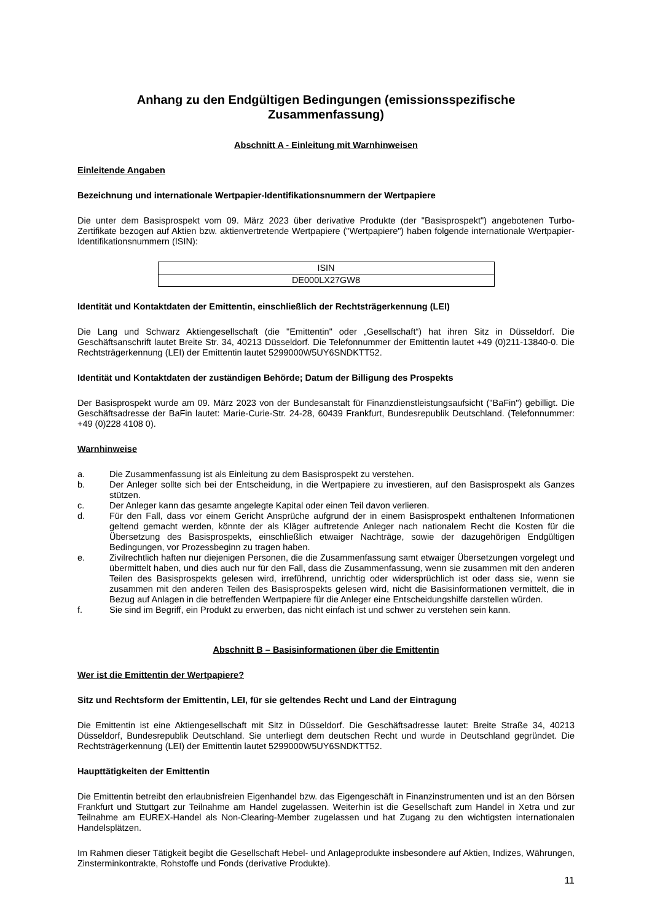Anhang zu den Endgültigen Bedingungen (emissionsspezifische Zusammenfassung)
Abschnitt A - Einleitung mit Warnhinweisen
Einleitende Angaben
Bezeichnung und internationale Wertpapier-Identifikationsnummern der Wertpapiere
Die unter dem Basisprospekt vom 09. März 2023 über derivative Produkte (der "Basisprospekt") angebotenen Turbo-Zertifikate bezogen auf Aktien bzw. aktienvertretende Wertpapiere ("Wertpapiere") haben folgende internationale Wertpapier-Identifikationsnummern (ISIN):
| ISIN |
| --- |
| DE000LX27GW8 |
Identität und Kontaktdaten der Emittentin, einschließlich der Rechtsträgerkennung (LEI)
Die Lang und Schwarz Aktiengesellschaft (die "Emittentin" oder „Gesellschaft“) hat ihren Sitz in Düsseldorf. Die Geschäftsanschrift lautet Breite Str. 34, 40213 Düsseldorf. Die Telefonnummer der Emittentin lautet +49 (0)211-13840-0. Die Rechtsträgerkennung (LEI) der Emittentin lautet 5299000W5UY6SNDKTT52.
Identität und Kontaktdaten der zuständigen Behörde; Datum der Billigung des Prospekts
Der Basisprospekt wurde am 09. März 2023 von der Bundesanstalt für Finanzdienstleistungsaufsicht ("BaFin") gebilligt. Die Geschäftsadresse der BaFin lautet: Marie-Curie-Str. 24-28, 60439 Frankfurt, Bundesrepublik Deutschland. (Telefonnummer: +49 (0)228 4108 0).
Warnhinweise
a. Die Zusammenfassung ist als Einleitung zu dem Basisprospekt zu verstehen.
b. Der Anleger sollte sich bei der Entscheidung, in die Wertpapiere zu investieren, auf den Basisprospekt als Ganzes stützen.
c. Der Anleger kann das gesamte angelegte Kapital oder einen Teil davon verlieren.
d. Für den Fall, dass vor einem Gericht Ansprüche aufgrund der in einem Basisprospekt enthaltenen Informationen geltend gemacht werden, könnte der als Kläger auftretende Anleger nach nationalem Recht die Kosten für die Übersetzung des Basisprospekts, einschließlich etwaiger Nachträge, sowie der dazugehörigen Endgültigen Bedingungen, vor Prozessbeginn zu tragen haben.
e. Zivilrechtlich haften nur diejenigen Personen, die die Zusammenfassung samt etwaiger Übersetzungen vorgelegt und übermittelt haben, und dies auch nur für den Fall, dass die Zusammenfassung, wenn sie zusammen mit den anderen Teilen des Basisprospekts gelesen wird, irreführend, unrichtig oder widersprüchlich ist oder dass sie, wenn sie zusammen mit den anderen Teilen des Basisprospekts gelesen wird, nicht die Basisinformationen vermittelt, die in Bezug auf Anlagen in die betreffenden Wertpapiere für die Anleger eine Entscheidungshilfe darstellen würden.
f. Sie sind im Begriff, ein Produkt zu erwerben, das nicht einfach ist und schwer zu verstehen sein kann.
Abschnitt B – Basisinformationen über die Emittentin
Wer ist die Emittentin der Wertpapiere?
Sitz und Rechtsform der Emittentin, LEI, für sie geltendes Recht und Land der Eintragung
Die Emittentin ist eine Aktiengesellschaft mit Sitz in Düsseldorf. Die Geschäftsadresse lautet: Breite Straße 34, 40213 Düsseldorf, Bundesrepublik Deutschland. Sie unterliegt dem deutschen Recht und wurde in Deutschland gegründet. Die Rechtsträgerkennung (LEI) der Emittentin lautet 5299000W5UY6SNDKTT52.
Haupttätigkeiten der Emittentin
Die Emittentin betreibt den erlaubnisfreien Eigenhandel bzw. das Eigengeschäft in Finanzinstrumenten und ist an den Börsen Frankfurt und Stuttgart zur Teilnahme am Handel zugelassen. Weiterhin ist die Gesellschaft zum Handel in Xetra und zur Teilnahme am EUREX-Handel als Non-Clearing-Member zugelassen und hat Zugang zu den wichtigsten internationalen Handelsplätzen.
Im Rahmen dieser Tätigkeit begibt die Gesellschaft Hebel- und Anlageprodukte insbesondere auf Aktien, Indizes, Währungen, Zinsterminkontrakte, Rohstoffe und Fonds (derivative Produkte).
11